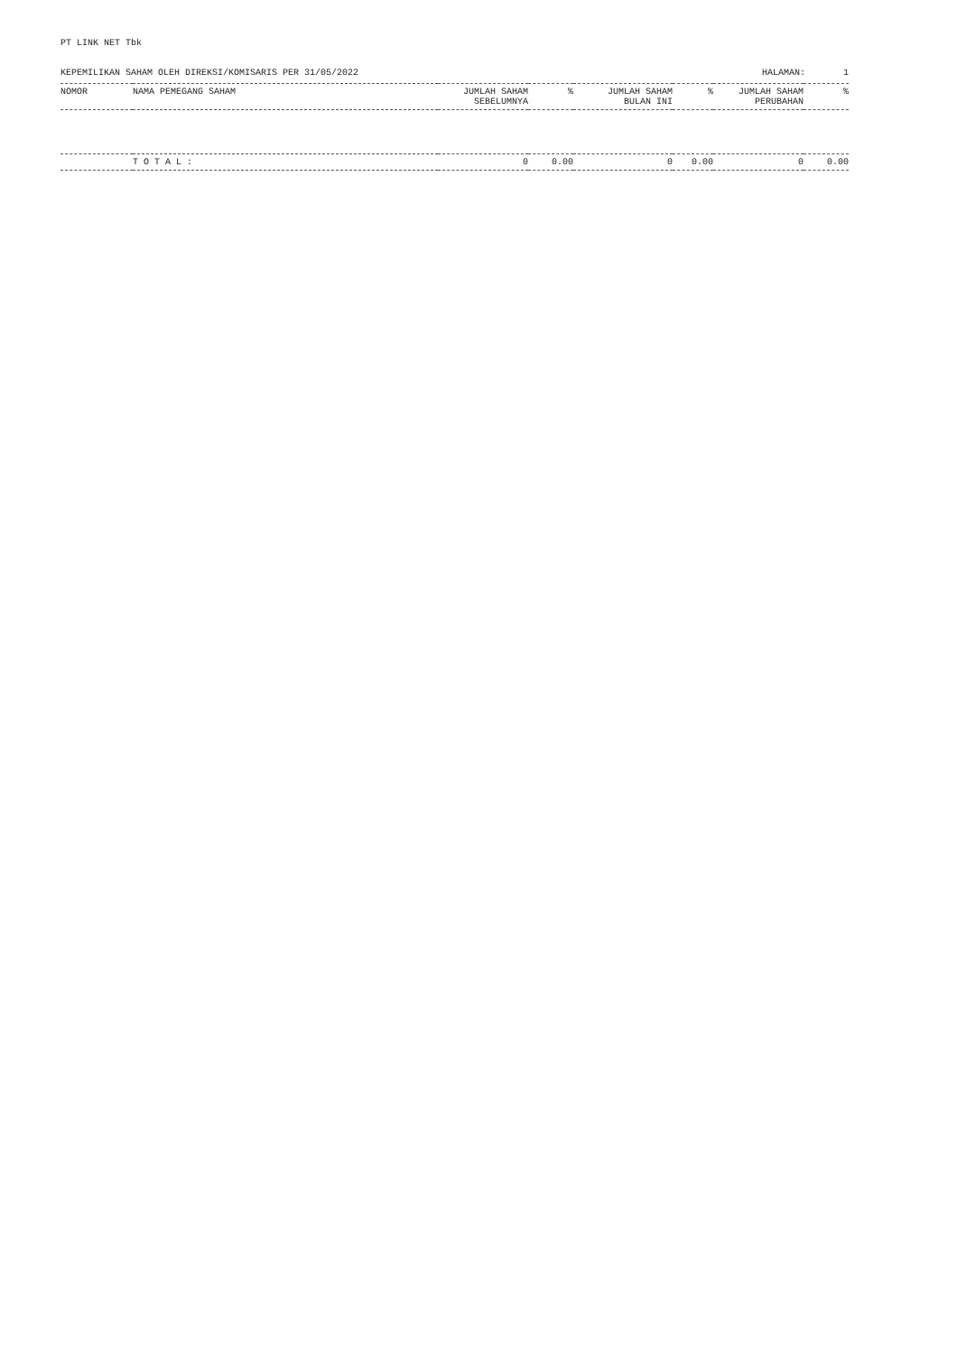PT LINK NET Tbk
KEPEMILIKAN SAHAM OLEH DIREKSI/KOMISARIS PER 31/05/2022 HALAMAN: 1
| NOMOR | NAMA PEMEGANG SAHAM | JUMLAH SAHAM SEBELUMNYA | % | JUMLAH SAHAM BULAN INI | % | JUMLAH SAHAM PERUBAHAN | % |
| --- | --- | --- | --- | --- | --- | --- | --- |
| | T O T A L : | 0 | 0.00 | 0 | 0.00 | 0 | 0.00 |